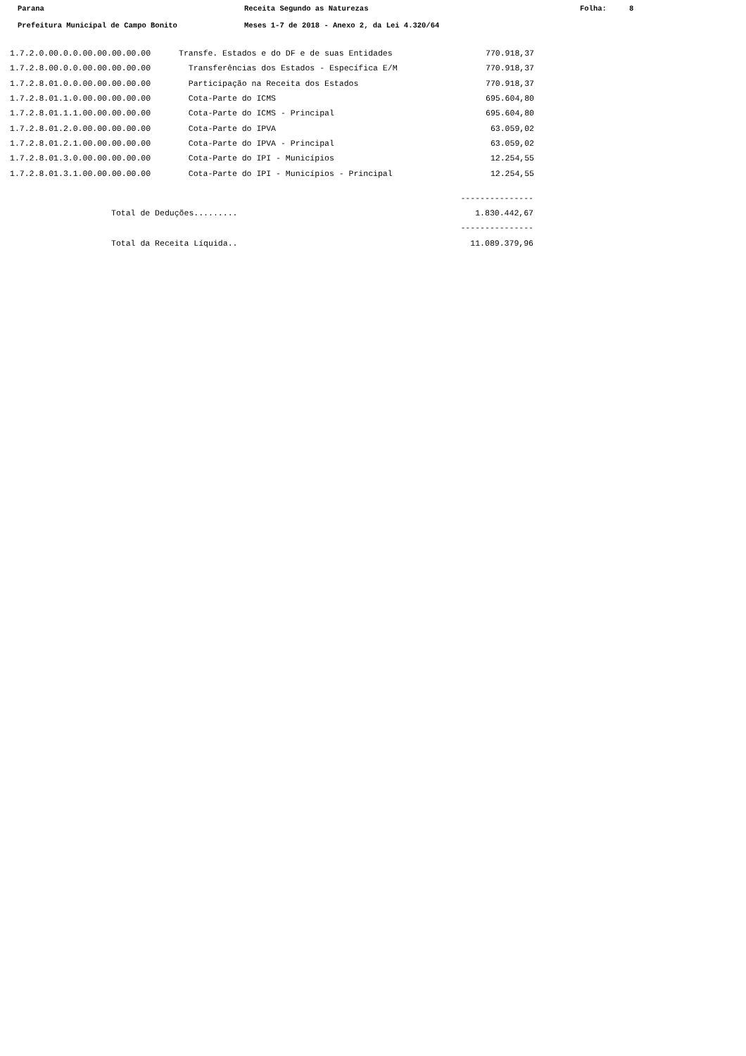Parana Receita Segundo as Naturezas Folha: 8
Prefeitura Municipal de Campo Bonito Meses 1-7 de 2018 - Anexo 2, da Lei 4.320/64
| 1.7.2.0.00.0.0.00.00.00.00.00 | Transfe. Estados e do DF e de suas Entidades | 770.918,37 |
| 1.7.2.8.00.0.0.00.00.00.00.00 | Transferências dos Estados - Específica E/M | 770.918,37 |
| 1.7.2.8.01.0.0.00.00.00.00.00 | Participação na Receita dos Estados | 770.918,37 |
| 1.7.2.8.01.1.0.00.00.00.00.00 | Cota-Parte do ICMS | 695.604,80 |
| 1.7.2.8.01.1.1.00.00.00.00.00 | Cota-Parte do ICMS - Principal | 695.604,80 |
| 1.7.2.8.01.2.0.00.00.00.00.00 | Cota-Parte do IPVA | 63.059,02 |
| 1.7.2.8.01.2.1.00.00.00.00.00 | Cota-Parte do IPVA - Principal | 63.059,02 |
| 1.7.2.8.01.3.0.00.00.00.00.00 | Cota-Parte do IPI - Municípios | 12.254,55 |
| 1.7.2.8.01.3.1.00.00.00.00.00 | Cota-Parte do IPI - Municípios - Principal | 12.254,55 |
| | --------------- |
| Total de Deduções......... | 1.830.442,67 |
| | --------------- |
| Total da Receita Líquida.. | 11.089.379,96 |